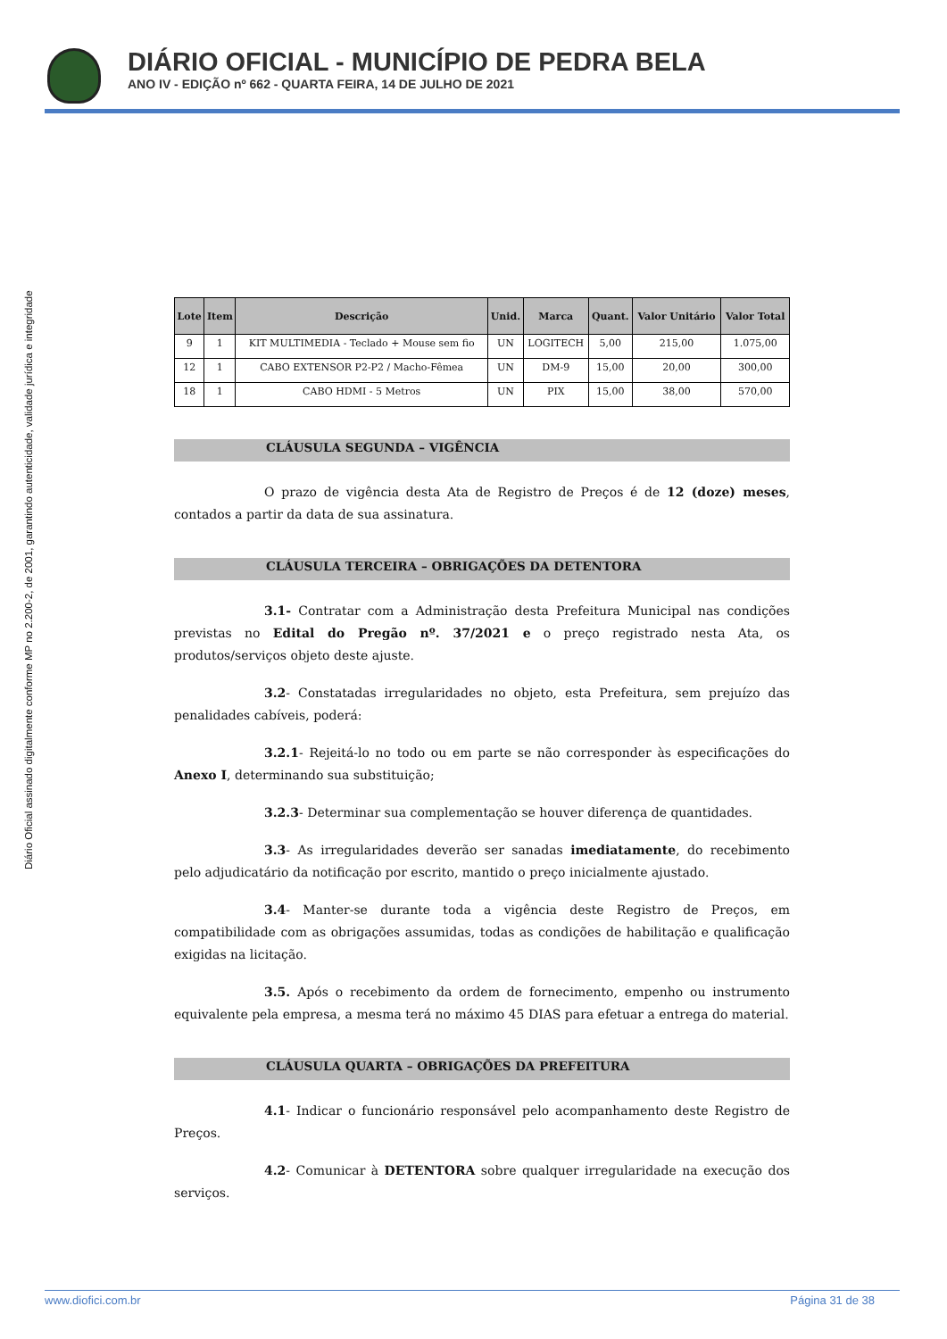DIÁRIO OFICIAL - MUNICÍPIO DE PEDRA BELA
ANO IV - EDIÇÃO nº 662 - QUARTA FEIRA, 14 DE JULHO DE 2021
Diário Oficial assinado digitalmente conforme MP no 2.200-2, de 2001, garantindo autenticidade, validade jurídica e integridade
| Lote | Item | Descrição | Unid. | Marca | Quant. | Valor Unitário | Valor Total |
| --- | --- | --- | --- | --- | --- | --- | --- |
| 9 | 1 | KIT MULTIMEDIA - Teclado + Mouse sem fio | UN | LOGITECH | 5,00 | 215,00 | 1.075,00 |
| 12 | 1 | CABO EXTENSOR P2-P2 / Macho-Fêmea | UN | DM-9 | 15,00 | 20,00 | 300,00 |
| 18 | 1 | CABO HDMI - 5 Metros | UN | PIX | 15,00 | 38,00 | 570,00 |
CLÁUSULA SEGUNDA – VIGÊNCIA
O prazo de vigência desta Ata de Registro de Preços é de 12 (doze) meses, contados a partir da data de sua assinatura.
CLÁUSULA TERCEIRA – OBRIGAÇÕES DA DETENTORA
3.1- Contratar com a Administração desta Prefeitura Municipal nas condições previstas no Edital do Pregão nº. 37/2021 e o preço registrado nesta Ata, os produtos/serviços objeto deste ajuste.
3.2- Constatadas irregularidades no objeto, esta Prefeitura, sem prejuízo das penalidades cabíveis, poderá:
3.2.1- Rejeitá-lo no todo ou em parte se não corresponder às especificações do Anexo I, determinando sua substituição;
3.2.3- Determinar sua complementação se houver diferença de quantidades.
3.3- As irregularidades deverão ser sanadas imediatamente, do recebimento pelo adjudicatário da notificação por escrito, mantido o preço inicialmente ajustado.
3.4- Manter-se durante toda a vigência deste Registro de Preços, em compatibilidade com as obrigações assumidas, todas as condições de habilitação e qualificação exigidas na licitação.
3.5. Após o recebimento da ordem de fornecimento, empenho ou instrumento equivalente pela empresa, a mesma terá no máximo 45 DIAS para efetuar a entrega do material.
CLÁUSULA QUARTA – OBRIGAÇÕES DA PREFEITURA
4.1- Indicar o funcionário responsável pelo acompanhamento deste Registro de Preços.
4.2- Comunicar à DETENTORA sobre qualquer irregularidade na execução dos serviços.
www.diofici.com.br Página 31 de 38